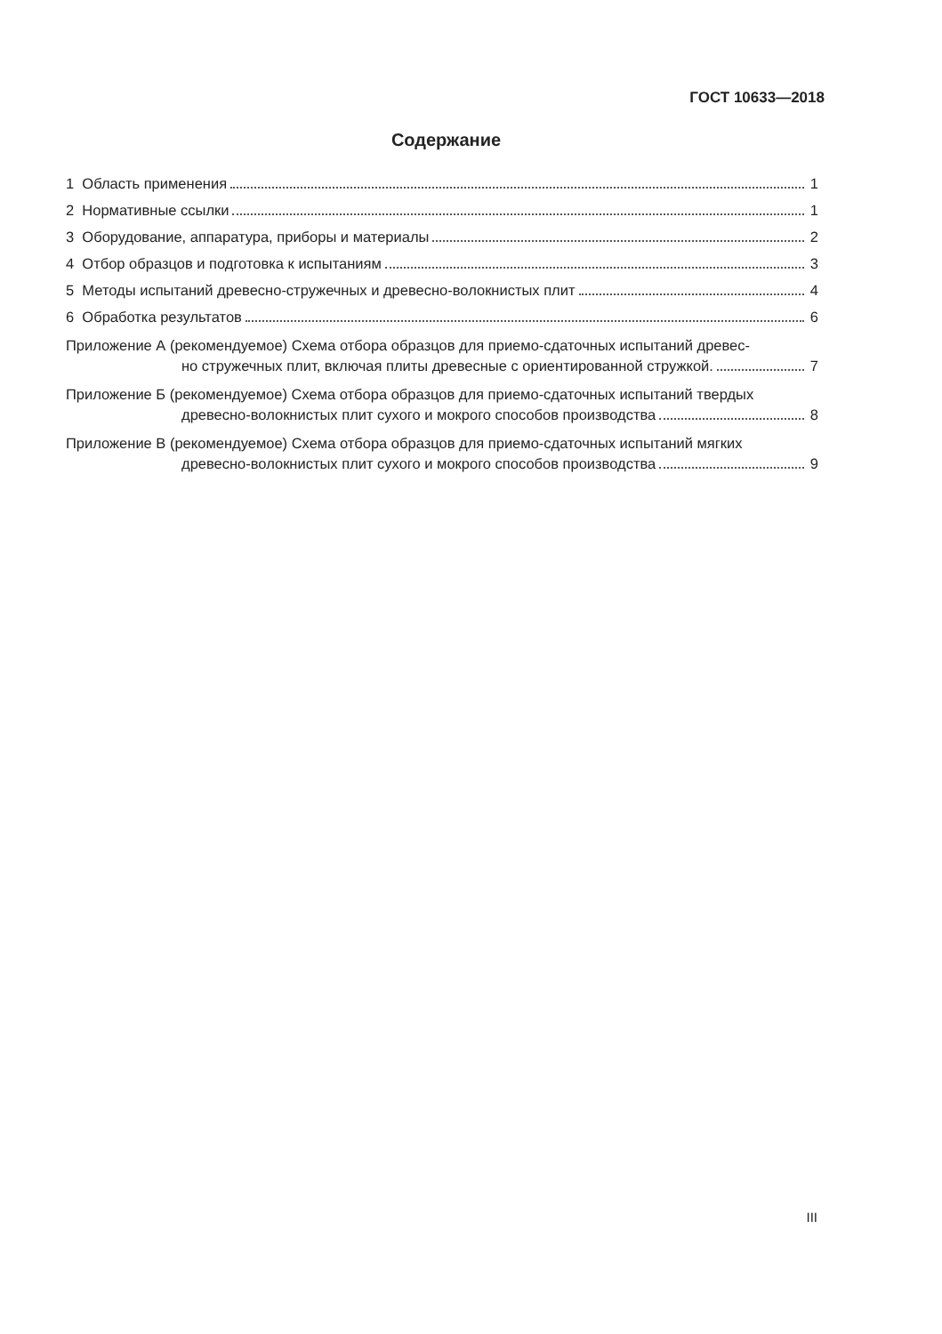ГОСТ 10633—2018
Содержание
1 Область применения 1
2 Нормативные ссылки 1
3 Оборудование, аппаратура, приборы и материалы 2
4 Отбор образцов и подготовка к испытаниям 3
5 Методы испытаний древесно-стружечных и древесно-волокнистых плит 4
6 Обработка результатов 6
Приложение А (рекомендуемое) Схема отбора образцов для приемо-сдаточных испытаний древес-
но стружечных плит, включая плиты древесные с ориентированной стружкой. 7
Приложение Б (рекомендуемое) Схема отбора образцов для приемо-сдаточных испытаний твердых
древесно-волокнистых плит сухого и мокрого способов производства 8
Приложение В (рекомендуемое) Схема отбора образцов для приемо-сдаточных испытаний мягких
древесно-волокнистых плит сухого и мокрого способов производства 9
III